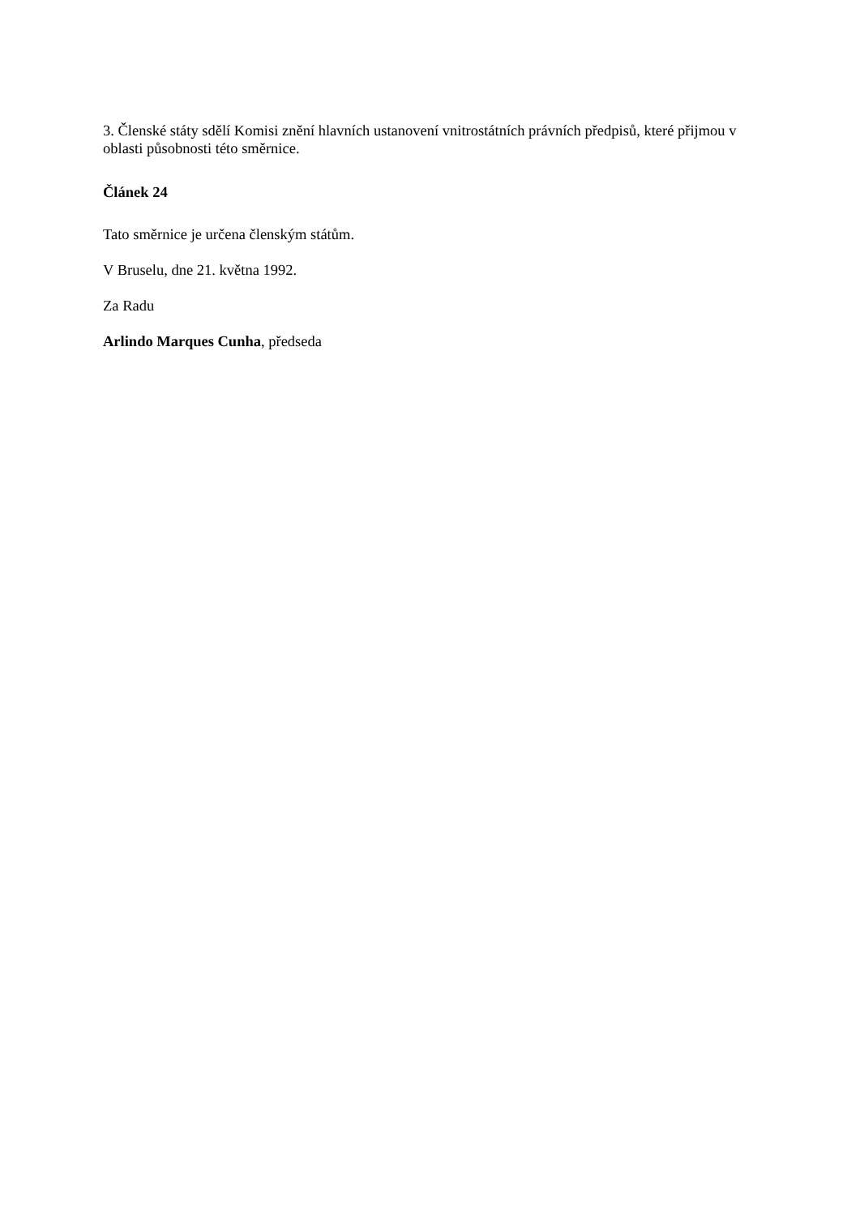3. Členské státy sdělí Komisi znění hlavních ustanovení vnitrostátních právních předpisů, které přijmou v oblasti působnosti této směrnice.
Článek 24
Tato směrnice je určena členským státům.
V Bruselu, dne 21. května 1992.
Za Radu
Arlindo Marques Cunha, předseda